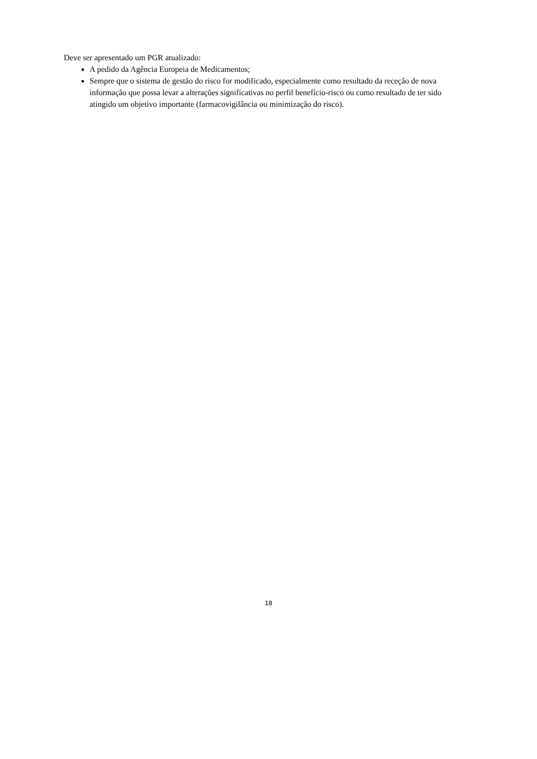Deve ser apresentado um PGR atualizado:
A pedido da Agência Europeia de Medicamentos;
Sempre que o sistema de gestão do risco for modificado, especialmente como resultado da receção de nova informação que possa levar a alterações significativas no perfil benefício-risco ou como resultado de ter sido atingido um objetivo importante (farmacovigilância ou minimização do risco).
18